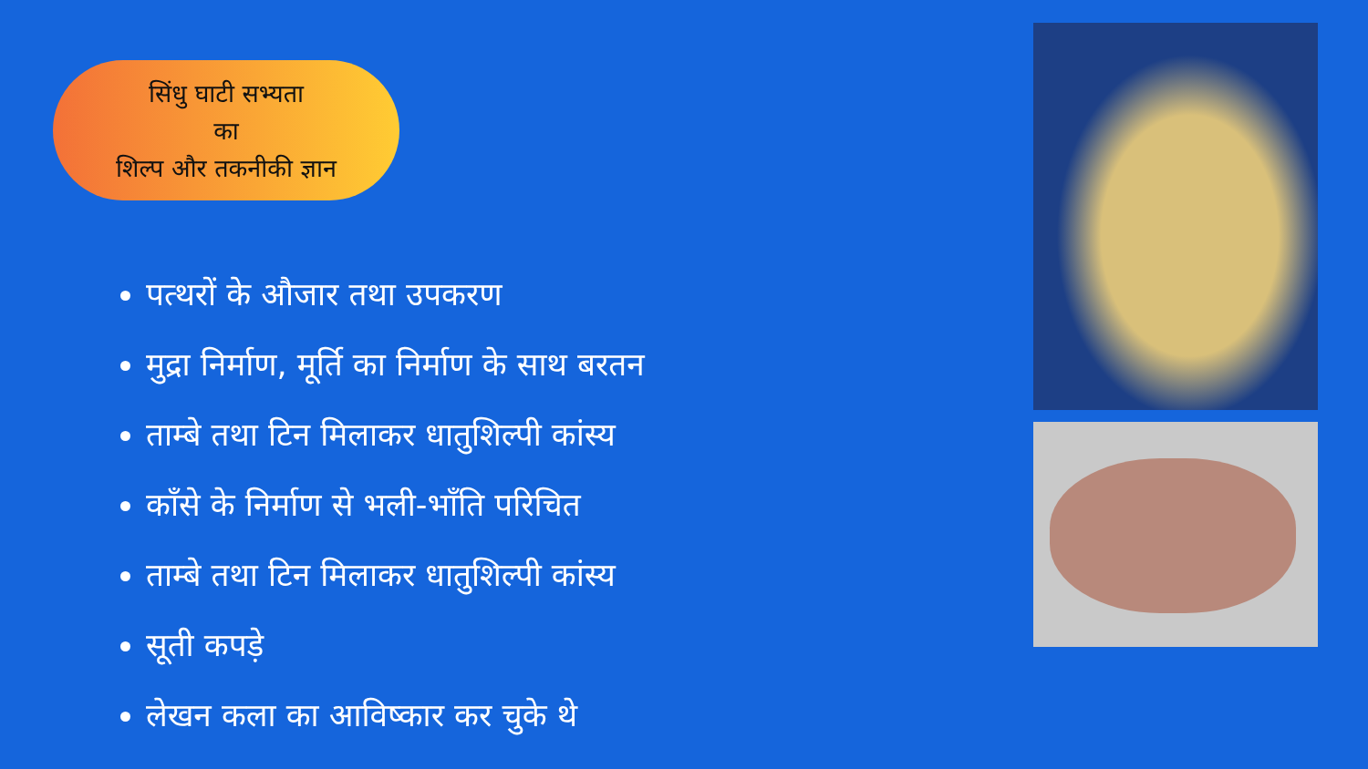सिंधु घाटी सभ्यता
का
शिल्प और तकनीकी ज्ञान
पत्थरों के औजार तथा उपकरण
मुद्रा निर्माण, मूर्ति का निर्माण के साथ बरतन
ताम्बे तथा टिन मिलाकर धातुशिल्पी कांस्य
काँसे के निर्माण से भली-भाँति परिचित
ताम्बे तथा टिन मिलाकर धातुशिल्पी कांस्य
सूती कपड़े
लेखन कला का आविष्कार कर चुके थे